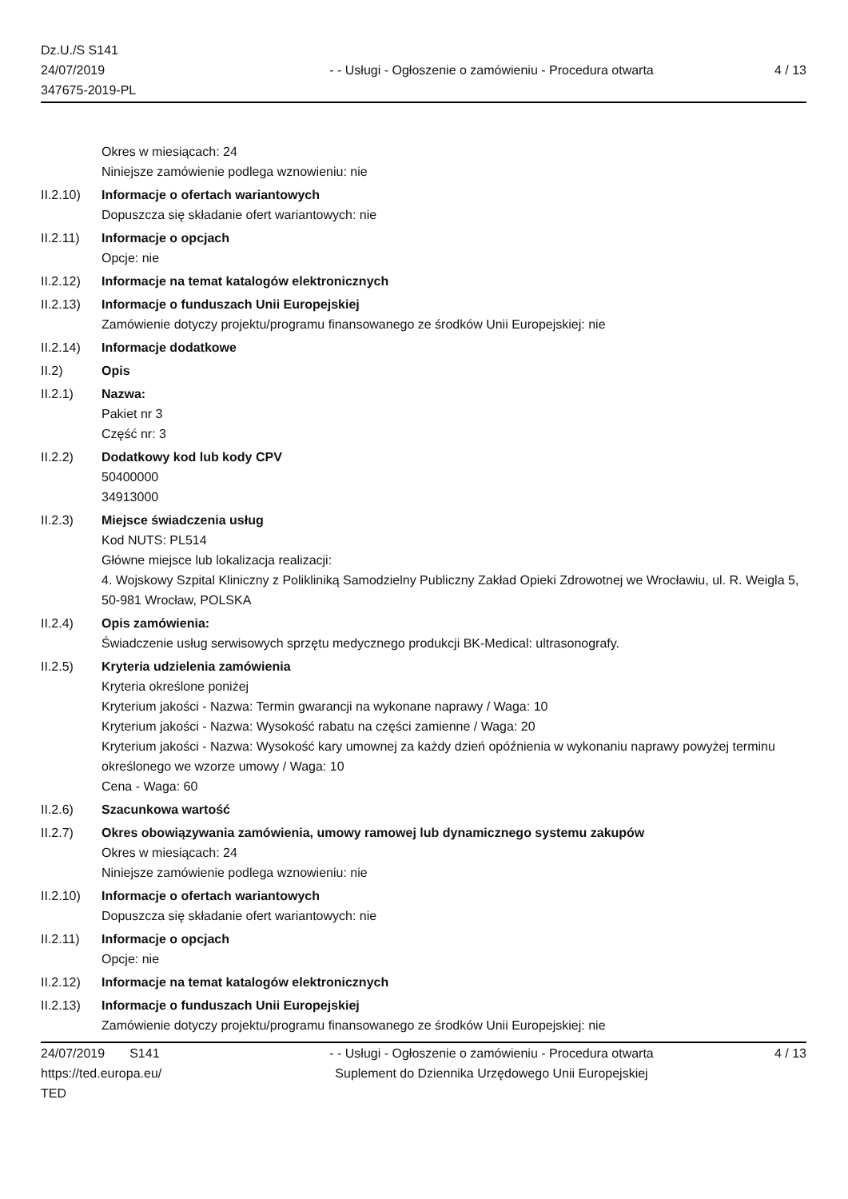Dz.U./S S141
24/07/2019
347675-2019-PL
- - Usługi - Ogłoszenie o zamówieniu - Procedura otwarta
4 / 13
Okres w miesiącach: 24
Niniejsze zamówienie podlega wznowieniu: nie
II.2.10)
Informacje o ofertach wariantowych
Dopuszcza się składanie ofert wariantowych: nie
II.2.11)
Informacje o opcjach
Opcje: nie
II.2.12)
Informacje na temat katalogów elektronicznych
II.2.13)
Informacje o funduszach Unii Europejskiej
Zamówienie dotyczy projektu/programu finansowanego ze środków Unii Europejskiej: nie
II.2.14)
Informacje dodatkowe
II.2) Opis
II.2.1) Nazwa:
Pakiet nr 3
Część nr: 3
II.2.2) Dodatkowy kod lub kody CPV
50400000
34913000
II.2.3) Miejsce świadczenia usług
Kod NUTS: PL514
Główne miejsce lub lokalizacja realizacji:
4. Wojskowy Szpital Kliniczny z Polikliniką Samodzielny Publiczny Zakład Opieki Zdrowotnej we Wrocławiu, ul. R. Weigla 5, 50-981 Wrocław, POLSKA
II.2.4) Opis zamówienia:
Świadczenie usług serwisowych sprzętu medycznego produkcji BK-Medical: ultrasonografy.
II.2.5) Kryteria udzielenia zamówienia
Kryteria określone poniżej
Kryterium jakości - Nazwa: Termin gwarancji na wykonane naprawy / Waga: 10
Kryterium jakości - Nazwa: Wysokość rabatu na części zamienne / Waga: 20
Kryterium jakości - Nazwa: Wysokość kary umownej za każdy dzień opóźnienia w wykonaniu naprawy powyżej terminu określonego we wzorze umowy / Waga: 10
Cena - Waga: 60
II.2.6) Szacunkowa wartość
II.2.7) Okres obowiązywania zamówienia, umowy ramowej lub dynamicznego systemu zakupów
Okres w miesiącach: 24
Niniejsze zamówienie podlega wznowieniu: nie
II.2.10)
Informacje o ofertach wariantowych
Dopuszcza się składanie ofert wariantowych: nie
II.2.11)
Informacje o opcjach
Opcje: nie
II.2.12)
Informacje na temat katalogów elektronicznych
II.2.13)
Informacje o funduszach Unii Europejskiej
Zamówienie dotyczy projektu/programu finansowanego ze środków Unii Europejskiej: nie
24/07/2019 S141
https://ted.europa.eu/
TED
- - Usługi - Ogłoszenie o zamówieniu - Procedura otwarta
Suplement do Dziennika Urzędowego Unii Europejskiej
4 / 13